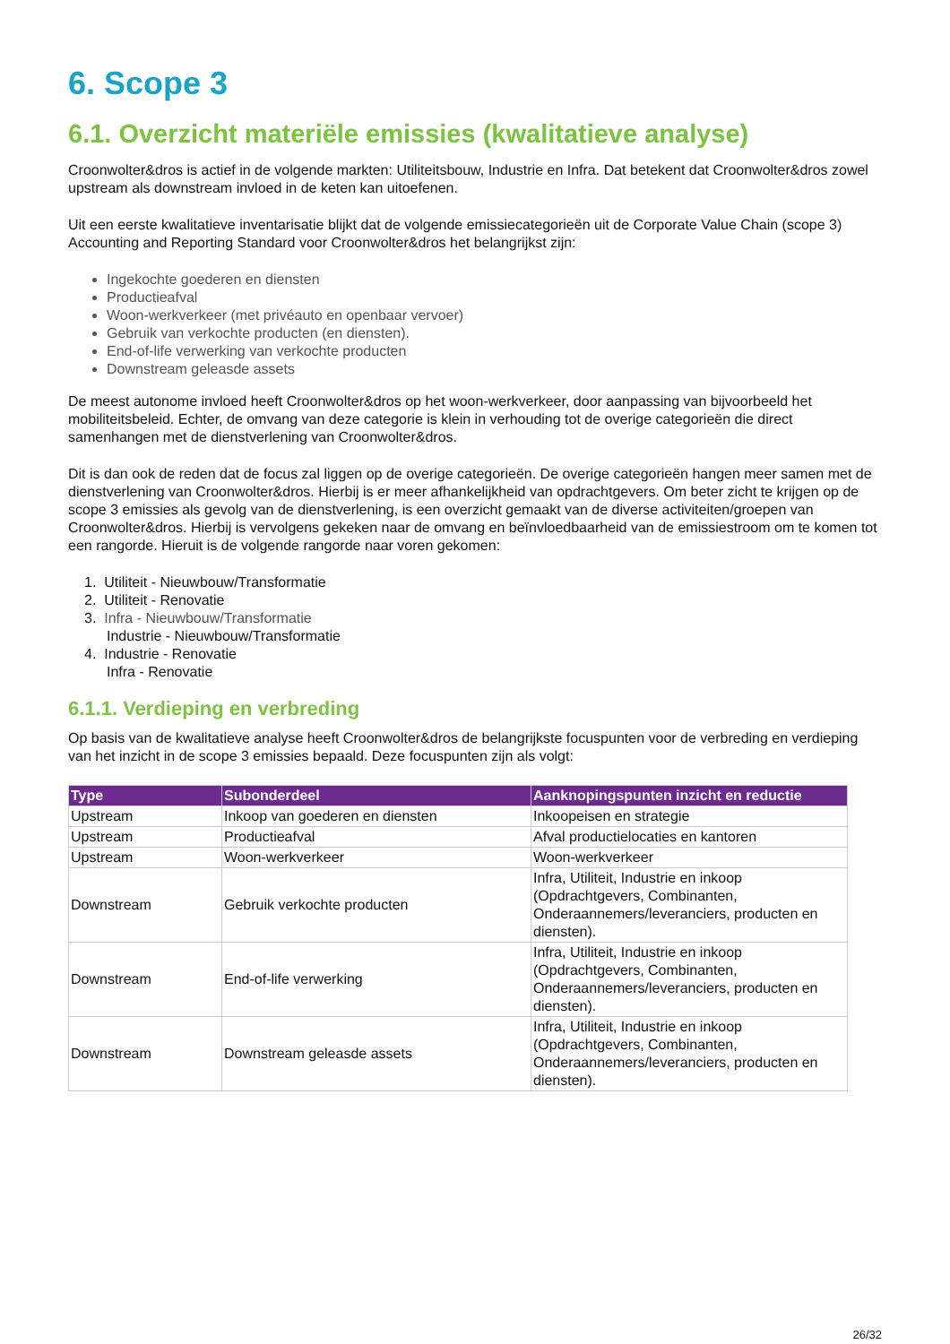6. Scope 3
6.1. Overzicht materiële emissies (kwalitatieve analyse)
Croonwolter&dros is actief in de volgende markten: Utiliteitsbouw, Industrie en Infra. Dat betekent dat Croonwolter&dros zowel upstream als downstream invloed in de keten kan uitoefenen.
Uit een eerste kwalitatieve inventarisatie blijkt dat de volgende emissiecategorieën uit de Corporate Value Chain (scope 3) Accounting and Reporting Standard voor Croonwolter&dros het belangrijkst zijn:
Ingekochte goederen en diensten
Productieafval
Woon-werkverkeer (met privéauto en openbaar vervoer)
Gebruik van verkochte producten (en diensten).
End-of-life verwerking van verkochte producten
Downstream geleasde assets
De meest autonome invloed heeft Croonwolter&dros op het woon-werkverkeer, door aanpassing van bijvoorbeeld het mobiliteitsbeleid. Echter, de omvang van deze categorie is klein in verhouding tot de overige categorieën die direct samenhangen met de dienstverlening van Croonwolter&dros.
Dit is dan ook de reden dat de focus zal liggen op de overige categorieën. De overige categorieën hangen meer samen met de dienstverlening van Croonwolter&dros. Hierbij is er meer afhankelijkheid van opdrachtgevers. Om beter zicht te krijgen op de scope 3 emissies als gevolg van de dienstverlening, is een overzicht gemaakt van de diverse activiteiten/groepen van Croonwolter&dros. Hierbij is vervolgens gekeken naar de omvang en beïnvloedbaarheid van de emissiestroom om te komen tot een rangorde. Hieruit is de volgende rangorde naar voren gekomen:
1. Utiliteit - Nieuwbouw/Transformatie
2. Utiliteit - Renovatie
3. Infra - Nieuwbouw/Transformatie
Industrie - Nieuwbouw/Transformatie
4. Industrie - Renovatie
Infra - Renovatie
6.1.1. Verdieping en verbreding
Op basis van de kwalitatieve analyse heeft Croonwolter&dros de belangrijkste focuspunten voor de verbreding en verdieping van het inzicht in de scope 3 emissies bepaald. Deze focuspunten zijn als volgt:
| Type | Subonderdeel | Aanknopingspunten inzicht en reductie |
| --- | --- | --- |
| Upstream | Inkoop van goederen en diensten | Inkoopeisen en strategie |
| Upstream | Productieafval | Afval productielocaties en kantoren |
| Upstream | Woon-werkverkeer | Woon-werkverkeer |
| Downstream | Gebruik verkochte producten | Infra, Utiliteit, Industrie en inkoop (Opdrachtgevers, Combinanten, Onderaannemers/leveranciers, producten en diensten). |
| Downstream | End-of-life verwerking | Infra, Utiliteit, Industrie en inkoop (Opdrachtgevers, Combinanten, Onderaannemers/leveranciers, producten en diensten). |
| Downstream | Downstream geleasde assets | Infra, Utiliteit, Industrie en inkoop (Opdrachtgevers, Combinanten, Onderaannemers/leveranciers, producten en diensten). |
26/32